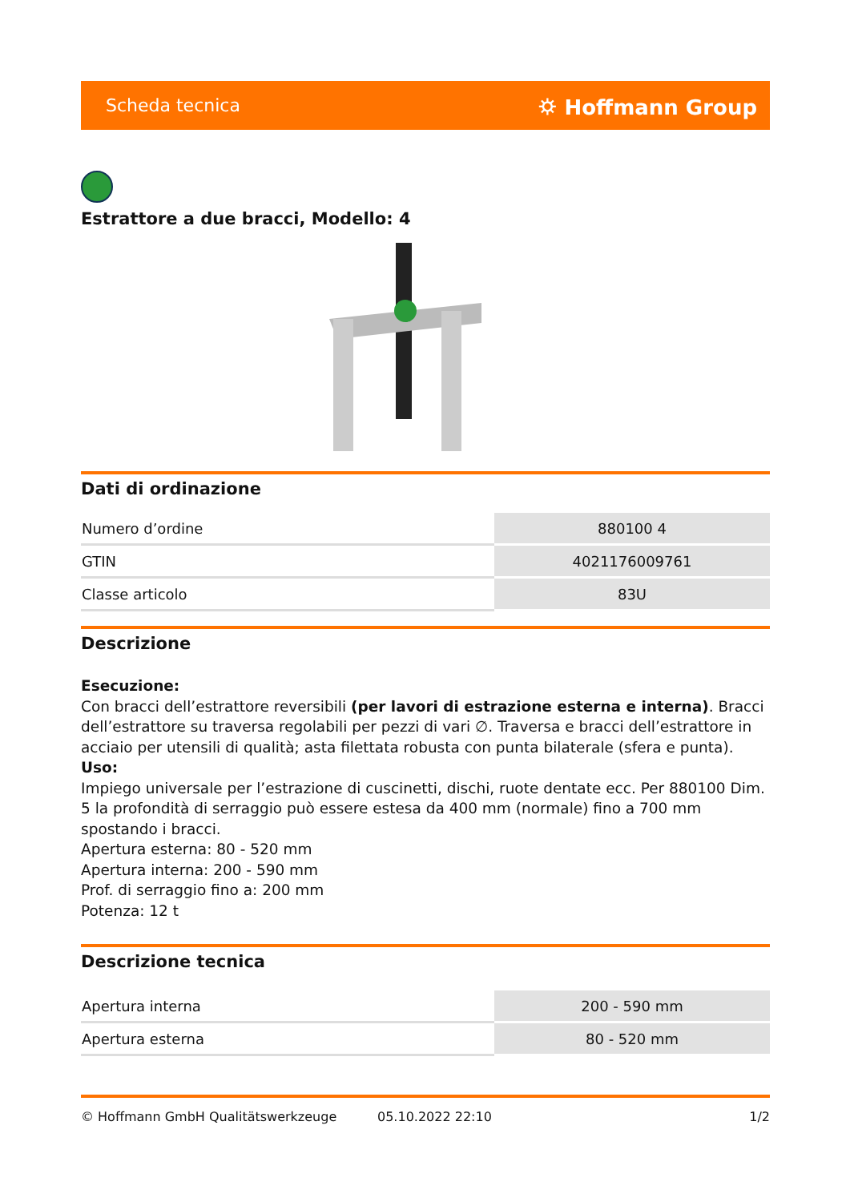Scheda tecnica ⛭ Hoffmann Group
Estrattore a due bracci, Modello: 4
Dati di ordinazione
| Numero d’ordine | 880100 4 |
| GTIN | 4021176009761 |
| Classe articolo | 83U |
Descrizione
Esecuzione:
Con bracci dell’estrattore reversibili (per lavori di estrazione esterna e interna). Bracci dell’estrattore su traversa regolabili per pezzi di vari ∅. Traversa e bracci dell’estrattore in acciaio per utensili di qualità; asta filettata robusta con punta bilaterale (sfera e punta).
Uso:
Impiego universale per l’estrazione di cuscinetti, dischi, ruote dentate ecc. Per 880100 Dim. 5 la profondità di serraggio può essere estesa da 400 mm (normale) fino a 700 mm spostando i bracci.
Apertura esterna: 80 - 520 mm
Apertura interna: 200 - 590 mm
Prof. di serraggio fino a: 200 mm
Potenza: 12 t
Descrizione tecnica
| Apertura interna | 200 - 590 mm |
| Apertura esterna | 80 - 520 mm |
© Hoffmann GmbH Qualitätswerkzeuge 05.10.2022 22:10 1/2